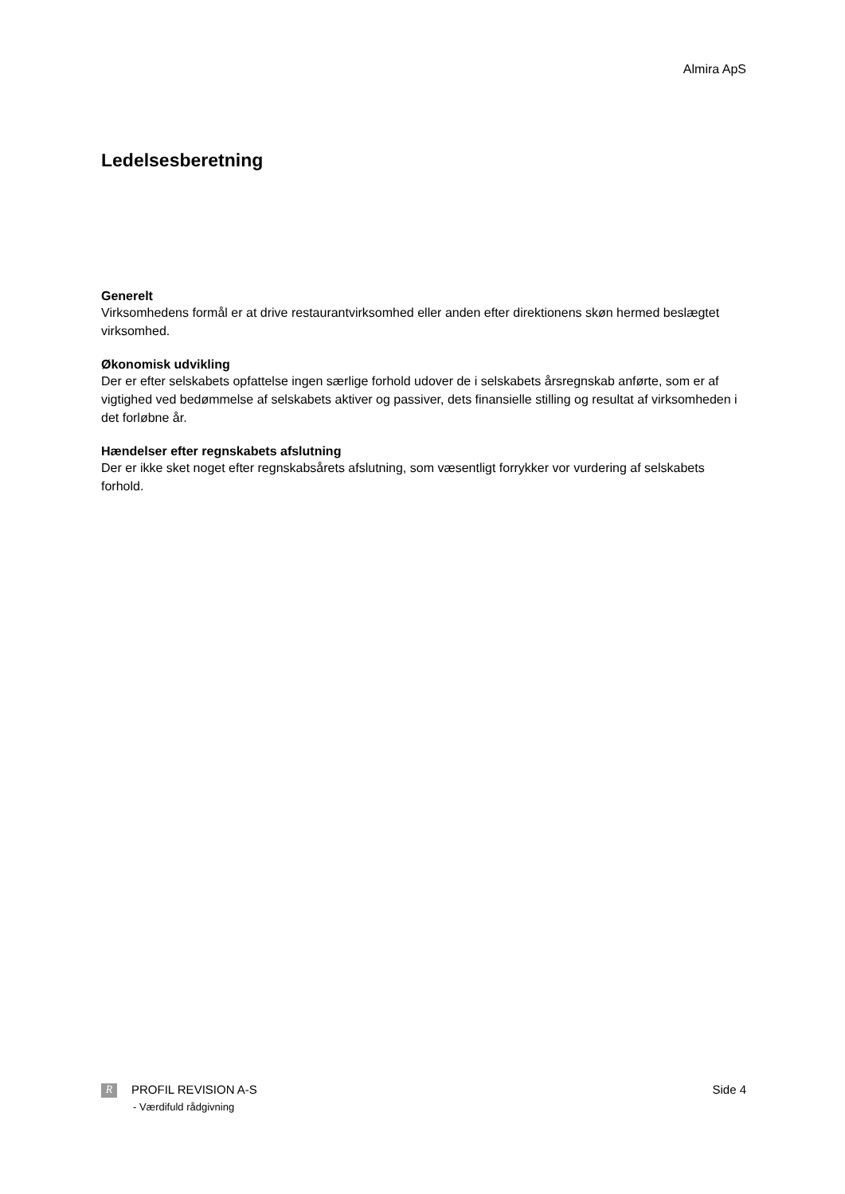Almira ApS
Ledelsesberetning
Generelt
Virksomhedens formål er at drive restaurantvirksomhed eller anden efter direktionens skøn hermed beslægtet virksomhed.
Økonomisk udvikling
Der er efter selskabets opfattelse ingen særlige forhold udover de i selskabets årsregnskab anførte, som er af vigtighed ved bedømmelse af selskabets aktiver og passiver, dets finansielle stilling og resultat af virksomheden i det forløbne år.
Hændelser efter regnskabets afslutning
Der er ikke sket noget efter regnskabsårets afslutning, som væsentligt forrykker vor vurdering af selskabets forhold.
R PROFIL REVISION A-S
- Værdifuld rådgivning
Side 4